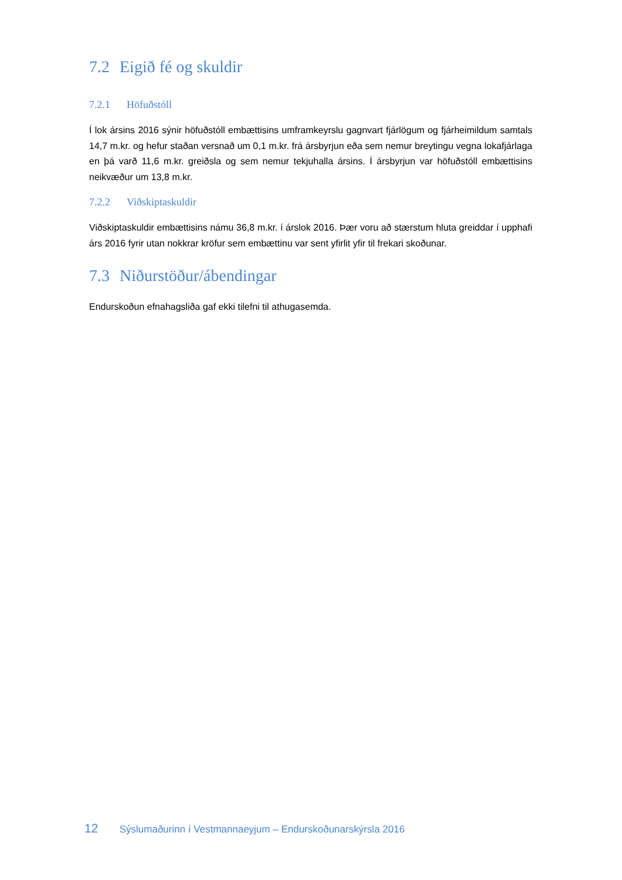7.2 Eigið fé og skuldir
7.2.1 Höfuðstóll
Í lok ársins 2016 sýnir höfuðstóll embættisins umframkeyrslu gagnvart fjárlögum og fjárheimildum samtals 14,7 m.kr. og hefur staðan versnað um 0,1 m.kr. frá ársbyrjun eða sem nemur breytingu vegna lokafjárlaga en þá varð 11,6 m.kr. greiðsla og sem nemur tekjuhalla ársins. Í ársbyrjun var höfuðstóll embættisins neikvæður um 13,8 m.kr.
7.2.2 Viðskiptaskuldir
Viðskiptaskuldir embættisins námu 36,8 m.kr. í árslok 2016. Þær voru að stærstum hluta greiddar í upphafi árs 2016 fyrir utan nokkrar kröfur sem embættinu var sent yfirlit yfir til frekari skoðunar.
7.3 Niðurstöður/ábendingar
Endurskoðun efnahagsliða gaf ekki tilefni til athugasemda.
12 Sýslumaðurinn í Vestmannaeyjum – Endurskoðunarskýrsla 2016